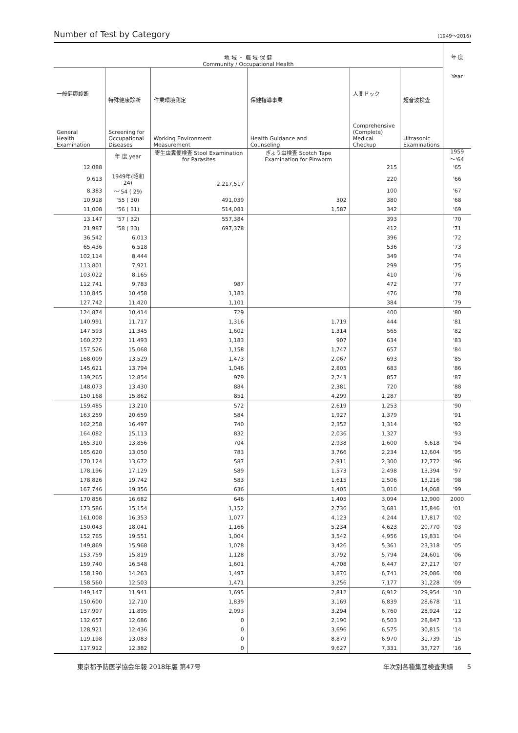Number of Test by Category (1949～2016)
| 地 域 ・ 職 域 保 健 Community / Occupational Health | | | | | | 年 度 Year |
| --- | --- | --- | --- | --- | --- | --- |
| 一般健康診断 General Health Examination | 特殊健康診断 Screening for Occupational Diseases | 作業環境測定 Working Environment Measurement | 保健指導事業 Health Guidance and Counseling | 人間ドック Comprehensive (Complete) Medical Checkup | 超音波検査 Ultrasonic Examinations | |
| | 年 度 year | 寄生虫糞便検査 Stool Examination for Parasites | ぎょう虫検査 Scotch Tape Examination for Pinworm | | | 1959～'64 |
| 12,088 | | | | 215 | | '65 |
| 9,613 | 1949年(昭和24) | 2,217,517 | | 220 | | '66 |
| 8,383 | ～'54 ( 29) | | | 100 | | '67 |
| 10,918 | '55 ( 30) | 491,039 | 302 | 380 | | '68 |
| 11,008 | '56 ( 31) | 514,081 | 1,587 | 342 | | '69 |
| 13,147 | '57 ( 32) | 557,384 | | 393 | | '70 |
| 21,987 | '58 ( 33) | 697,378 | | 412 | | '71 |
| 36,542 | 6,013 | | | 396 | | '72 |
| 65,436 | 6,518 | | | 536 | | '73 |
| 102,114 | 8,444 | | | 349 | | '74 |
| 113,801 | 7,921 | | | 299 | | '75 |
| 103,022 | 8,165 | | | 410 | | '76 |
| 112,741 | 9,783 | 987 | | 472 | | '77 |
| 110,845 | 10,458 | 1,183 | | 476 | | '78 |
| 127,742 | 11,420 | 1,101 | | 384 | | '79 |
| 124,874 | 10,414 | 729 | | 400 | | '80 |
| 140,991 | 11,717 | 1,316 | 1,719 | 444 | | '81 |
| 147,593 | 11,345 | 1,602 | 1,314 | 565 | | '82 |
| 160,272 | 11,493 | 1,183 | 907 | 634 | | '83 |
| 157,526 | 15,068 | 1,158 | 1,747 | 657 | | '84 |
| 168,009 | 13,529 | 1,473 | 2,067 | 693 | | '85 |
| 145,621 | 13,794 | 1,046 | 2,805 | 683 | | '86 |
| 139,265 | 12,854 | 979 | 2,743 | 857 | | '87 |
| 148,073 | 13,430 | 884 | 2,381 | 720 | | '88 |
| 150,168 | 15,862 | 851 | 4,299 | 1,287 | | '89 |
| 159,485 | 13,210 | 572 | 2,619 | 1,253 | | '90 |
| 163,259 | 20,659 | 584 | 1,927 | 1,379 | | '91 |
| 162,258 | 16,497 | 740 | 2,352 | 1,314 | | '92 |
| 164,082 | 15,113 | 832 | 2,036 | 1,327 | | '93 |
| 165,310 | 13,856 | 704 | 2,938 | 1,600 | 6,618 | '94 |
| 165,620 | 13,050 | 783 | 3,766 | 2,234 | 12,604 | '95 |
| 170,124 | 13,672 | 587 | 2,911 | 2,300 | 12,772 | '96 |
| 178,196 | 17,129 | 589 | 1,573 | 2,498 | 13,394 | '97 |
| 178,826 | 19,742 | 583 | 1,615 | 2,506 | 13,216 | '98 |
| 167,746 | 19,356 | 636 | 1,405 | 3,010 | 14,068 | '99 |
| 170,856 | 16,682 | 646 | 1,405 | 3,094 | 12,900 | 2000 |
| 173,586 | 15,154 | 1,152 | 2,736 | 3,681 | 15,846 | '01 |
| 161,008 | 16,353 | 1,077 | 4,123 | 4,244 | 17,817 | '02 |
| 150,043 | 18,041 | 1,166 | 5,234 | 4,623 | 20,770 | '03 |
| 152,765 | 19,551 | 1,004 | 3,542 | 4,956 | 19,831 | '04 |
| 149,869 | 15,968 | 1,078 | 3,426 | 5,361 | 23,318 | '05 |
| 153,759 | 15,819 | 1,128 | 3,792 | 5,794 | 24,601 | '06 |
| 159,740 | 16,548 | 1,601 | 4,708 | 6,447 | 27,217 | '07 |
| 158,190 | 14,263 | 1,497 | 3,870 | 6,741 | 29,086 | '08 |
| 158,560 | 12,503 | 1,471 | 3,256 | 7,177 | 31,228 | '09 |
| 149,147 | 11,941 | 1,695 | 2,812 | 6,912 | 29,954 | '10 |
| 150,600 | 12,710 | 1,839 | 3,169 | 6,839 | 28,678 | '11 |
| 137,997 | 11,895 | 2,093 | 3,294 | 6,760 | 28,924 | '12 |
| 132,657 | 12,686 | 0 | 2,190 | 6,503 | 28,847 | '13 |
| 128,921 | 12,436 | 0 | 3,696 | 6,575 | 30,815 | '14 |
| 119,198 | 13,083 | 0 | 8,879 | 6,970 | 31,739 | '15 |
| 117,912 | 12,382 | 0 | 9,627 | 7,331 | 35,727 | '16 |
東京都予防医学協会年報 2018年版 第47号 年次別各種集団検査実績 5